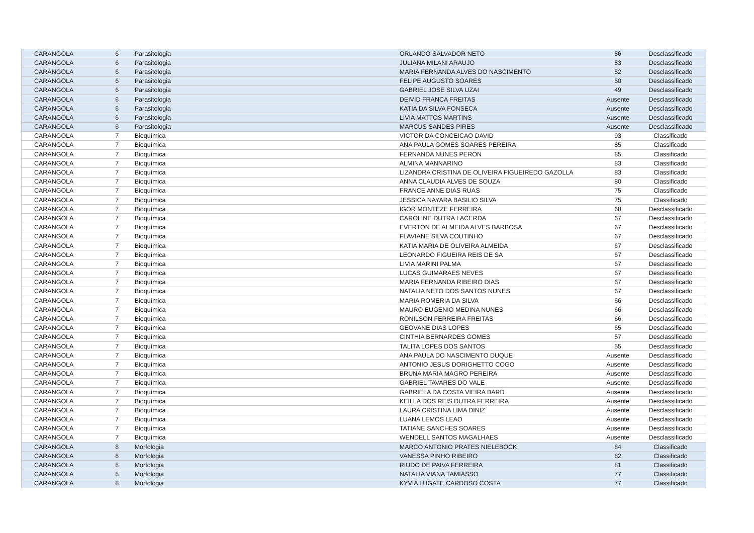| | CARANGOLA | 6 | Parasitologia | ORLANDO SALVADOR NETO | 56 | Desclassificado |
| | CARANGOLA | 6 | Parasitologia | JULIANA MILANI ARAUJO | 53 | Desclassificado |
| | CARANGOLA | 6 | Parasitologia | MARIA FERNANDA ALVES DO NASCIMENTO | 52 | Desclassificado |
| | CARANGOLA | 6 | Parasitologia | FELIPE AUGUSTO SOARES | 50 | Desclassificado |
| | CARANGOLA | 6 | Parasitologia | GABRIEL JOSE SILVA UZAI | 49 | Desclassificado |
| | CARANGOLA | 6 | Parasitologia | DEIVID FRANCA FREITAS | Ausente | Desclassificado |
| | CARANGOLA | 6 | Parasitologia | KATIA DA SILVA FONSECA | Ausente | Desclassificado |
| | CARANGOLA | 6 | Parasitologia | LIVIA MATTOS MARTINS | Ausente | Desclassificado |
| | CARANGOLA | 6 | Parasitologia | MARCUS SANDES PIRES | Ausente | Desclassificado |
| | CARANGOLA | 7 | Bioquímica | VICTOR DA CONCEICAO DAVID | 93 | Classificado |
| | CARANGOLA | 7 | Bioquímica | ANA PAULA GOMES SOARES PEREIRA | 85 | Classificado |
| | CARANGOLA | 7 | Bioquímica | FERNANDA NUNES PERON | 85 | Classificado |
| | CARANGOLA | 7 | Bioquímica | ALMINA MANNARINO | 83 | Classificado |
| | CARANGOLA | 7 | Bioquímica | LIZANDRA CRISTINA DE OLIVEIRA FIGUEIREDO GAZOLLA | 83 | Classificado |
| | CARANGOLA | 7 | Bioquímica | ANNA CLAUDIA ALVES DE SOUZA | 80 | Classificado |
| | CARANGOLA | 7 | Bioquímica | FRANCE ANNE DIAS RUAS | 75 | Classificado |
| | CARANGOLA | 7 | Bioquímica | JESSICA NAYARA BASILIO SILVA | 75 | Classificado |
| | CARANGOLA | 7 | Bioquímica | IGOR MONTEZE FERREIRA | 68 | Desclassificado |
| | CARANGOLA | 7 | Bioquímica | CAROLINE DUTRA LACERDA | 67 | Desclassificado |
| | CARANGOLA | 7 | Bioquímica | EVERTON DE ALMEIDA ALVES BARBOSA | 67 | Desclassificado |
| | CARANGOLA | 7 | Bioquímica | FLAVIANE SILVA COUTINHO | 67 | Desclassificado |
| | CARANGOLA | 7 | Bioquímica | KATIA MARIA DE OLIVEIRA ALMEIDA | 67 | Desclassificado |
| | CARANGOLA | 7 | Bioquímica | LEONARDO FIGUEIRA REIS DE SA | 67 | Desclassificado |
| | CARANGOLA | 7 | Bioquímica | LIVIA MARINI PALMA | 67 | Desclassificado |
| | CARANGOLA | 7 | Bioquímica | LUCAS GUIMARAES NEVES | 67 | Desclassificado |
| | CARANGOLA | 7 | Bioquímica | MARIA FERNANDA RIBEIRO DIAS | 67 | Desclassificado |
| | CARANGOLA | 7 | Bioquímica | NATALIA NETO DOS SANTOS NUNES | 67 | Desclassificado |
| | CARANGOLA | 7 | Bioquímica | MARIA ROMERIA DA SILVA | 66 | Desclassificado |
| | CARANGOLA | 7 | Bioquímica | MAURO EUGENIO MEDINA NUNES | 66 | Desclassificado |
| | CARANGOLA | 7 | Bioquímica | RONILSON FERREIRA FREITAS | 66 | Desclassificado |
| | CARANGOLA | 7 | Bioquímica | GEOVANE DIAS LOPES | 65 | Desclassificado |
| | CARANGOLA | 7 | Bioquímica | CINTHIA BERNARDES GOMES | 57 | Desclassificado |
| | CARANGOLA | 7 | Bioquímica | TALITA LOPES DOS SANTOS | 55 | Desclassificado |
| | CARANGOLA | 7 | Bioquímica | ANA PAULA DO NASCIMENTO DUQUE | Ausente | Desclassificado |
| | CARANGOLA | 7 | Bioquímica | ANTONIO JESUS DORIGHETTO COGO | Ausente | Desclassificado |
| | CARANGOLA | 7 | Bioquímica | BRUNA MARIA MAGRO PEREIRA | Ausente | Desclassificado |
| | CARANGOLA | 7 | Bioquímica | GABRIEL TAVARES DO VALE | Ausente | Desclassificado |
| | CARANGOLA | 7 | Bioquímica | GABRIELA DA COSTA VIEIRA BARD | Ausente | Desclassificado |
| | CARANGOLA | 7 | Bioquímica | KEILLA DOS REIS DUTRA FERREIRA | Ausente | Desclassificado |
| | CARANGOLA | 7 | Bioquímica | LAURA CRISTINA LIMA DINIZ | Ausente | Desclassificado |
| | CARANGOLA | 7 | Bioquímica | LUANA LEMOS LEAO | Ausente | Desclassificado |
| | CARANGOLA | 7 | Bioquímica | TATIANE SANCHES SOARES | Ausente | Desclassificado |
| | CARANGOLA | 7 | Bioquímica | WENDELL SANTOS MAGALHAES | Ausente | Desclassificado |
| | CARANGOLA | 8 | Morfologia | MARCO ANTONIO PRATES NIELEBOCK | 84 | Classificado |
| | CARANGOLA | 8 | Morfologia | VANESSA PINHO RIBEIRO | 82 | Classificado |
| | CARANGOLA | 8 | Morfologia | RIUDO DE PAIVA FERREIRA | 81 | Classificado |
| | CARANGOLA | 8 | Morfologia | NATALIA VIANA TAMIASSO | 77 | Classificado |
| | CARANGOLA | 8 | Morfologia | KYVIA LUGATE CARDOSO COSTA | 77 | Classificado |